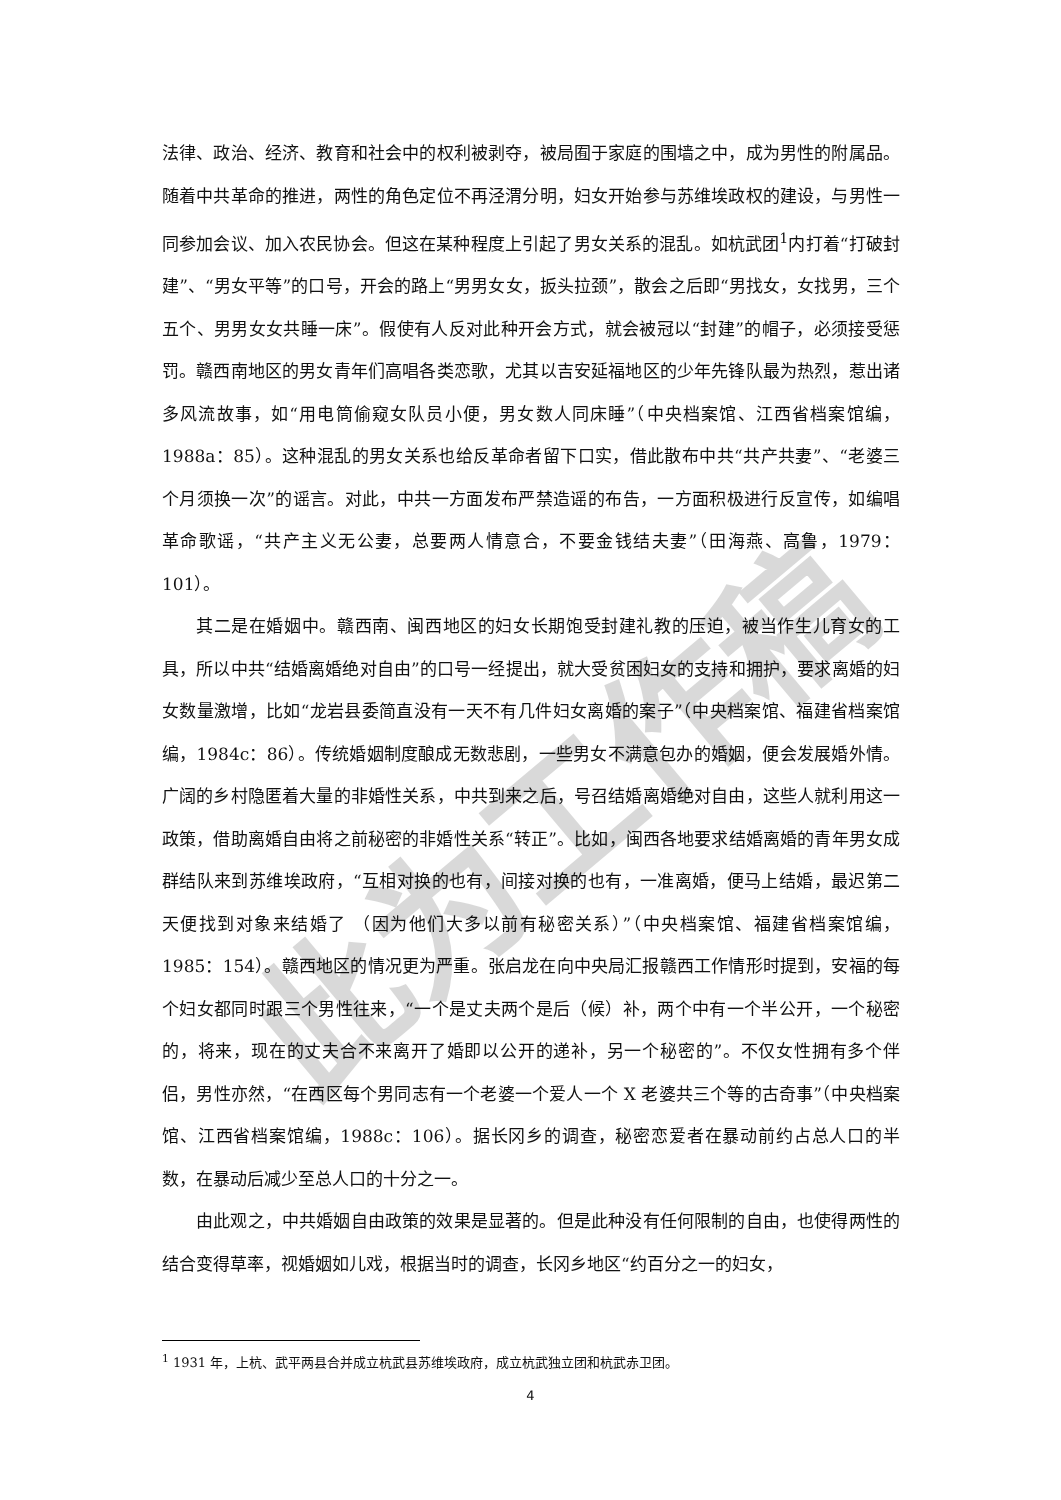法律、政治、经济、教育和社会中的权利被剥夺，被局囿于家庭的围墙之中，成为男性的附属品。随着中共革命的推进，两性的角色定位不再泾渭分明，妇女开始参与苏维埃政权的建设，与男性一同参加会议、加入农民协会。但这在某种程度上引起了男女关系的混乱。如杭武团<sup>1</sup>内打着“打破封建”、“男女平等”的口号，开会的路上“男男女女，扳头拉颈”，散会之后即“男找女，女找男，三个五个、男男女女共睡一床”。假使有人反对此种开会方式，就会被冠以“封建”的帽子，必须接受惩罚。赣西南地区的男女青年们高唱各类恋歌，尤其以吉安延福地区的少年先锋队最为热烈，惹出诸多风流故事，如“用电筒偷窥女队员小便，男女数人同床睡”（中央档案馆、江西省档案馆编，1988a：85）。这种混乱的男女关系也给反革命者留下口实，借此散布中共“共产共妻”、“老婆三个月须换一次”的谣言。对此，中共一方面发布严禁造谣的布告，一方面积极进行反宣传，如编唱革命歌谣，“共产主义无公妻，总要两人情意合，不要金钱结夫妻”（田海燕、高鲁，1979：101）。
其二是在婚姻中。赣西南、闽西地区的妇女长期饱受封建礼教的压迫，被当作生儿育女的工具，所以中共“结婚离婚绝对自由”的口号一经提出，就大受贫困妇女的支持和拥护，要求离婚的妇女数量激增，比如“龙岩县委简直没有一天不有几件妇女离婚的案子”（中央档案馆、福建省档案馆编，1984c：86）。传统婚姻制度酿成无数悲剧，一些男女不满意包办的婚姻，便会发展婚外情。广阔的乡村隐匿着大量的非婚性关系，中共到来之后，号召结婚离婚绝对自由，这些人就利用这一政策，借助离婚自由将之前秘密的非婚性关系“转正”。比如，闽西各地要求结婚离婚的青年男女成群结队来到苏维埃政府，“互相对换的也有，间接对换的也有，一准离婚，便马上结婚，最迟第二天便找到对象来结婚了 （因为他们大多以前有秘密关系）”（中央档案馆、福建省档案馆编，1985：154）。赣西地区的情况更为严重。张启龙在向中央局汇报赣西工作情形时提到，安福的每个妇女都同时跟三个男性往来，“一个是丈夫两个是后（候）补，两个中有一个半公开，一个秘密的，将来，现在的丈夫合不来离开了婚即以公开的递补，另一个秘密的”。不仅女性拥有多个伴侣，男性亦然，“在西区每个男同志有一个老婆一个爱人一个 X 老婆共三个等的古奇事”（中央档案馆、江西省档案馆编，1988c：106）。据长冈乡的调查，秘密恋爱者在暴动前约占总人口的半数，在暴动后减少至总人口的十分之一。
由此观之，中共婚姻自由政策的效果是显著的。但是此种没有任何限制的自由，也使得两性的结合变得草率，视婚姻如儿戏，根据当时的调查，长冈乡地区“约百分之一的妇女，
此为工作稿
<sup>1</sup> 1931 年，上杭、武平两县合并成立杭武县苏维埃政府，成立杭武独立团和杭武赤卫团。
4